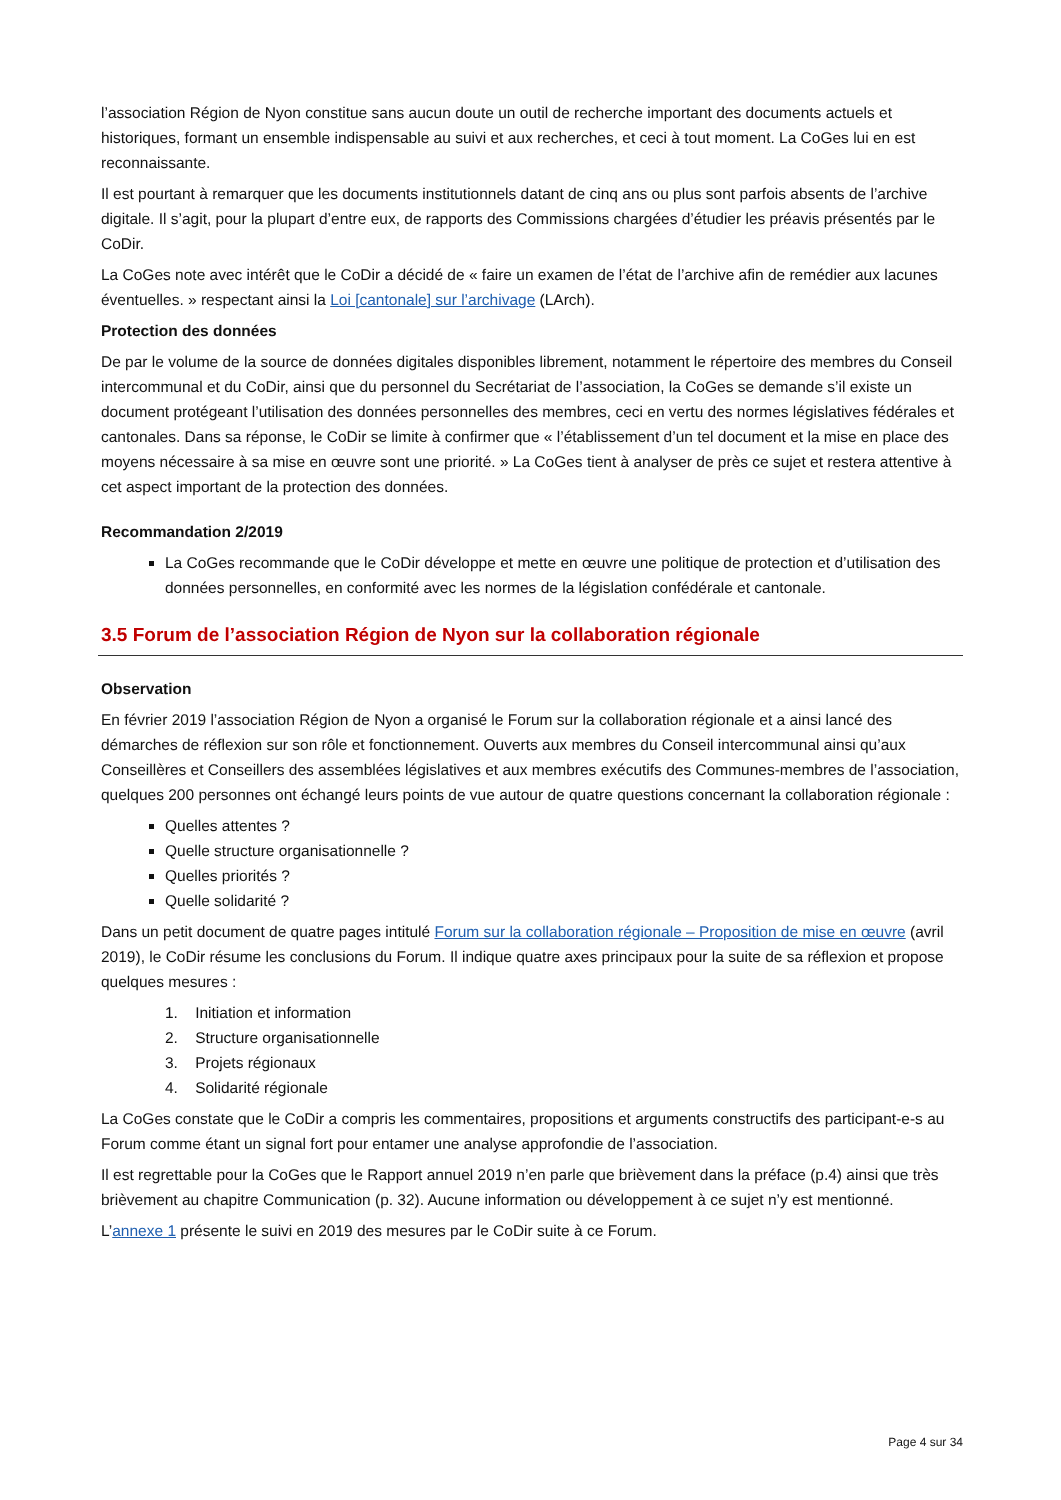l’association Région de Nyon constitue sans aucun doute un outil de recherche important des documents actuels et historiques, formant un ensemble indispensable au suivi et aux recherches, et ceci à tout moment. La CoGes lui en est reconnaissante.
Il est pourtant à remarquer que les documents institutionnels datant de cinq ans ou plus sont parfois absents de l’archive digitale. Il s’agit, pour la plupart d’entre eux, de rapports des Commissions chargées d’étudier les préavis présentés par le CoDir.
La CoGes note avec intérêt que le CoDir a décidé de « faire un examen de l’état de l’archive afin de remédier aux lacunes éventuelles. » respectant ainsi la Loi [cantonale] sur l’archivage (LArch).
Protection des données
De par le volume de la source de données digitales disponibles librement, notamment le répertoire des membres du Conseil intercommunal et du CoDir, ainsi que du personnel du Secrétariat de l’association, la CoGes se demande s’il existe un document protégeant l’utilisation des données personnelles des membres, ceci en vertu des normes législatives fédérales et cantonales. Dans sa réponse, le CoDir se limite à confirmer que « l’établissement d’un tel document et la mise en place des moyens nécessaire à sa mise en œuvre sont une priorité. » La CoGes tient à analyser de près ce sujet et restera attentive à cet aspect important de la protection des données.
Recommandation 2/2019
La CoGes recommande que le CoDir développe et mette en œuvre une politique de protection et d’utilisation des données personnelles, en conformité avec les normes de la législation confédérale et cantonale.
3.5 Forum de l’association Région de Nyon sur la collaboration régionale
Observation
En février 2019 l’association Région de Nyon a organisé le Forum sur la collaboration régionale et a ainsi lancé des démarches de réflexion sur son rôle et fonctionnement. Ouverts aux membres du Conseil intercommunal ainsi qu’aux Conseillères et Conseillers des assemblées législatives et aux membres exécutifs des Communes-membres de l’association, quelques 200 personnes ont échangé leurs points de vue autour de quatre questions concernant la collaboration régionale :
Quelles attentes ?
Quelle structure organisationnelle ?
Quelles priorités ?
Quelle solidarité ?
Dans un petit document de quatre pages intitulé Forum sur la collaboration régionale – Proposition de mise en œuvre (avril 2019), le CoDir résume les conclusions du Forum. Il indique quatre axes principaux pour la suite de sa réflexion et propose quelques mesures :
1. Initiation et information
2. Structure organisationnelle
3. Projets régionaux
4. Solidarité régionale
La CoGes constate que le CoDir a compris les commentaires, propositions et arguments constructifs des participant-e-s au Forum comme étant un signal fort pour entamer une analyse approfondie de l’association.
Il est regrettable pour la CoGes que le Rapport annuel 2019 n’en parle que brièvement dans la préface (p.4) ainsi que très brièvement au chapitre Communication (p. 32). Aucune information ou développement à ce sujet n’y est mentionné.
L’annexe 1 présente le suivi en 2019 des mesures par le CoDir suite à ce Forum.
Page 4 sur 34